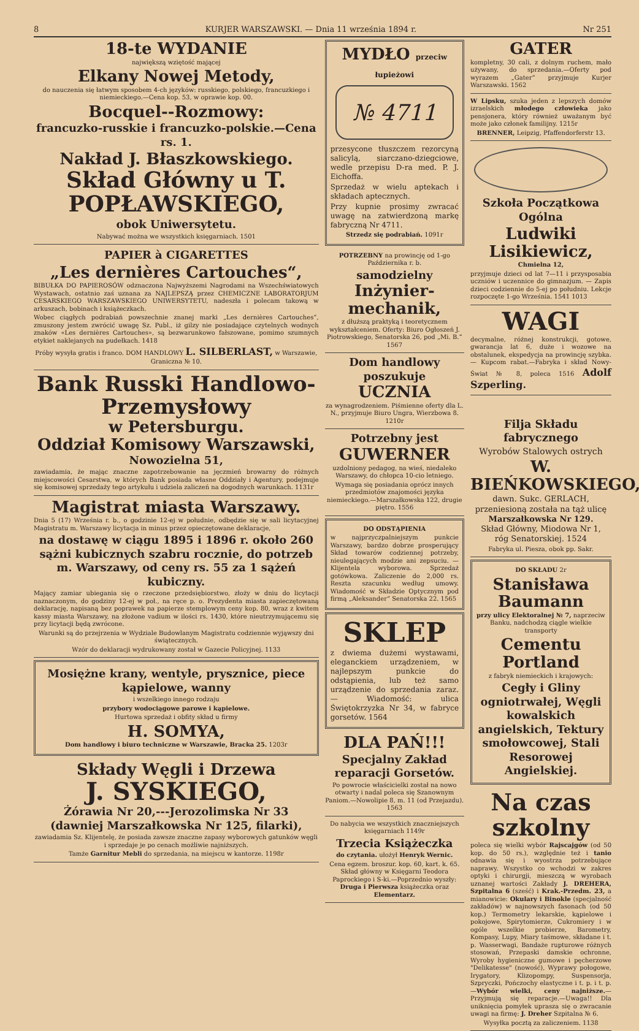8 KURJER WARSZAWSKI. — Dnia 11 września 1894 r. Nr 251
18-te WYDANIE
największą wziętość mającej
Elkany Nowej Metody,
do nauczenia się łatwym sposobem 4-ch języków: russkiego, polskiego, francuzkiego i niemieckiego.—Cena kop. 53, w oprawie kop. 00.
Bocquel--Rozmowy:
francuzko-russkie i francuzko-polskie.—Cena rs. 1.
Nakład J. Błaszkowskiego.
Skład Główny u T. POPŁAWSKIEGO,
obok Uniwersytetu.
Nabywać można we wszystkich księgarniach. 1501
PAPIER à CIGARETTES
„Les dernières Cartouches“,
BIBUŁKA DO PAPIEROSÓW odznaczona Najwyższemi Nagrodami na Wszechświatowych Wystawach, ostatnio zaś uznana za NAJLEPSZĄ przez CHEMICZNE LABORATORJUM CESARSKIEGO WARSZAWSKIEGO UNIWERSYTETU, nadeszła i polecam takową w arkuszach, bobinach i książeczkach.
Wobec ciągłych podrabiań powszechnie znanej marki „Les dernières Cartouches“, zmuszony jestem zwrócić uwagę Sz. Publ., iż gilzy nie posiadające czytelnych wodnych znaków «Les dernières Cartouches», są bezwarunkowo fałszowane, pomimo szumnych etykiet naklejanych na pudełkach. 1418
Próby wysyła gratis i franco. DOM HANDLOWY L. SILBERLAST, w Warszawie, Graniczna № 10.
Bank Russki Handlowo-Przemysłowy
w Petersburgu.
Oddział Komisowy Warszawski,
Nowozielna 51,
zawiadamia, że mając znaczne zapotrzebowanie na jęczmień browarny do różnych miejscowości Cesarstwa, w których Bank posiada własne Oddziały i Agentury, podejmuje się komisowej sprzedaży tego artykułu i udziela zaliczeń na dogodnych warunkach. 1131r
Magistrat miasta Warszawy.
Dnia 5 (17) Września r. b., o godzinie 12-ej w południe, odbędzie się w sali licytacyjnej Magistratu m. Warszawy licytacja in minus przez opieczętowane deklaracje,
na dostawę w ciągu 1895 i 1896 r. około 260 sążni kubicznych szabru rocznie, do potrzeb m. Warszawy, od ceny rs. 55 za 1 sążeń kubiczny.
Mający zamiar ubiegania się o rzeczone przedsiębiorstwo, złoży w dniu do licytacji naznaczonym, do godziny 12-ej w poł., na ręce p. o. Prezydenta miasta zapieczętowaną deklarację, napisaną bez poprawek na papierze stemplowym ceny kop. 80, wraz z kwitem kassy miasta Warszawy, na złożone vadium w ilości rs. 1430, które nieutrzymującemu się przy licytacji będą zwrócone.
Warunki są do przejrzenia w Wydziale Budowlanym Magistratu codziennie wyjąwszy dni świątecznych.
Wzór do deklaracji wydrukowany został w Gazecie Policyjnej. 1133
Mosiężne krany, wentyle, prysznice, piece kąpielowe, wanny
i wszelkiego innego rodzaju
przybory wodociągowe parowe i kąpielowe.
Hurtowa sprzedaż i obfity skład u firmy
H. SOMYA,
Dom handlowy i biuro techniczne w Warszawie, Bracka 25. 1203r
Składy Węgli i Drzewa
J. SYSKIEGO,
Żórawia Nr 20,---Jerozolimska Nr 33
(dawniej Marszałkowska Nr 125, filarki),
zawiadamia Sz. Klijentelę, że posiada zawsze znaczne zapasy wyborowych gatunków węgli i sprzedaje je po cenach możliwie najniższych.
Tamże Garnitur Mebli do sprzedania, na miejscu w kantorze. 1198r
MYDŁO przeciw łupieżowi
№ 4711
przesycone tłuszczem rezorcyną salicylą, siarczano-dziegciowe, wedle przepisu D-ra med. P. J. Eichoffa.
Sprzedaż w wielu aptekach i składach aptecznych.
Przy kupnie prosimy zwracać uwagę na zatwierdzoną markę fabryczną Nr 4711.
Strzedz się podrabiań. 1091r
POTRZEBNY na prowincję od 1-go Października r. b.
samodzielny
Inżynier-mechanik,
z dłuższą praktyką i teoretycznem wykształceniem. Oferty: Biuro Ogłoszeń J. Piotrowskiego, Senatorska 26, pod „Mi. B.“ 1567
Dom handlowy poszukuje
UCZNIA
za wynagrodzeniem. Piśmienne oferty dla L. N., przyjmuje Biuro Ungra, Wierzbowa 8. 1210r
Potrzebny jest
GUWERNER
uzdolniony pedagog, na wieś, niedaleko Warszawy, do chłopca 10-cio letniego.
Wymaga się posiadania oprócz innych przedmiotów znajomości języka niemieckiego.—Marszałkowska 122, drugie piętro. 1556
DO ODSTĄPIENIA
w najprzyczpalniejszym punkcie Warszawy, bardzo dobrze prosperujący Skład towarów codziennej potrzeby, nieulegających modzie ani zepsuciu. — Klijentela wyborowa. Sprzedaż gotówkowa. Zaliczenie do 2,000 rs. Reszta szacunku według umowy. Wiadomość w Składzie Optycznym pod firmą „Aleksander“ Senatorska 22. 1565
SKLEP
z dwiema dużemi wystawami, eleganckiem urządzeniem, w najlepszym punkcie do odstąpienia, lub też samo urządzenie do sprzedania zaraz. — Wiadomość: ulica Świętokrzyzka Nr 34, w fabryce gorsetów. 1564
DLA PAŃ!!!
Specjalny Zakład reparacji Gorsetów.
Po powrocie właścicielki został na nowo otwarty i nadal poleca się Szanownym Paniom.—Nowolipie 8, m. 11 (od Przejazdu). 1563
Do nabycia we wszystkich znaczniejszych księgarniach 1149r
Trzecia Książeczka
do czytania. ułożył Henryk Wernic.
Cena egzem. broszur. kop. 60, kart. k. 65. Skład główny w Księgarni Teodora Paprockiego i S-ki.—Poprzednio wyszły: Druga i Pierwsza książeczka oraz Elementarz.
GATER
kompletny, 30 cali, z dolnym ruchem, mało używany, do sprzedania.—Oferty pod wyrazem „Gater“ przyjmuje Kurjer Warszawski. 1562
W Lipsku, szuka jeden z lepszych domów izraelskich młodego człowieka jako pensjonera, który również uważanym być może jako członek familijny. 1215r
BRENNER, Leipzig, Pfaffendorferstr 13.
Szkoła Początkowa Ogólna
Ludwiki Lisikiewicz,
Chmielna 12,
przyjmuje dzieci od lat 7—11 i przysposabia uczniów i uczennice do gimnazjum. — Zapis dzieci codziennie do 5-ej po południu. Lekcje rozpoczęte 1-go Września. 1541 1013
WAGI
decymalne, różnej konstrukcji, gotowe, gwarancja lat 6, duże i wozowe na obstalunek, ekspedycja na prowincję szybka. — Kupcom rabat.—Fabryka i skład Nowy-Świat № 8, poleca 1516 Adolf Szperling.
Filja Składu fabrycznego
Wyrobów Stalowych ostrych
W. BIEŃKOWSKIEGO,
dawn. Sukc. GERLACH,
przeniesioną została na tąż ulicę
Marszałkowska Nr 129.
Skład Główny, Miodowa Nr 1,
róg Senatorskiej. 1524
Fabryka ul. Piesza, obok pp. Sakr.
DO SKŁADU 2r
Stanisława Baumann
przy ulicy Elektoralnej № 7, naprzeciw Banku, nadchodzą ciągle wielkie transporty
Cementu Portland
z fabryk niemieckich i krajowych:
Cegły i Gliny ogniotrwałej, Węgli kowalskich angielskich, Tektury smołowcowej, Stali Resorowej Angielskiej.
Na czas szkolny
poleca się wielki wybór Rajscajgów (od 50 kop. do 50 rs.), względnie też i tanio odnawia się i wyostrza potrzebujące naprawy. Wszystko co wchodzi w zakres optyki i chirurgji, mieszczą w wyrobach uznanej wartości Zakłady J. DREHERA, Szpitalna 6 (sześć) i Krak.-Przedm. 23, a mianowicie: Okulary i Binokle (specjalność zakładów) w najnowszych fasonach (od 50 kop.) Termometry lekarskie, kąpielowe i pokojowe, Spirytomierze, Cukromiery i w ogóle wszelkie probierze, Barometry, Kompasy, Lupy, Miary taśmowe, składane i t. p. Wasserwagi, Bandaże rupturowe różnych stosowań, Przepaski damskie ochronne, Wyroby hygieniczne gumowe i pęcherzowe "Delikatesse" (nowość), Wyprawy połogowe, Irygatory, Klizopompy, Suspensorja, Szpryczki, Pończochy elastyczne i t. p. i t. p.—Wybór wielki, ceny najniższe.—Przyjmują się reparacje.—Uwaga!! Dla uniknięcia pomyłek uprasza się o zwracanie uwagi na firmę: J. Dreher Szpitalna № 6.
Wysyłka pocztą za zaliczeniem. 1138